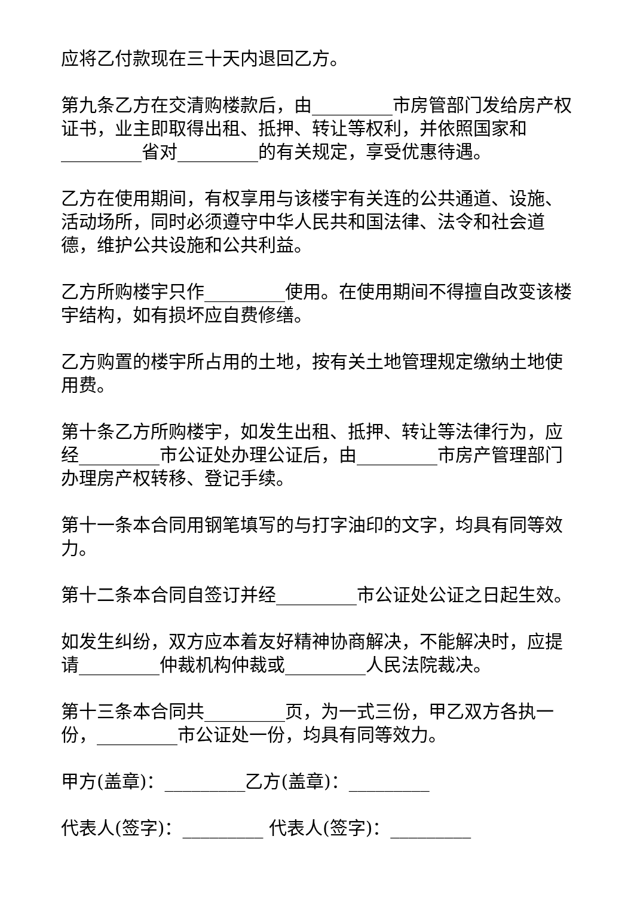应将乙付款现在三十天内退回乙方。
第九条乙方在交清购楼款后，由_________市房管部门发给房产权证书，业主即取得出租、抵押、转让等权利，并依照国家和_________省对_________的有关规定，享受优惠待遇。
乙方在使用期间，有权享用与该楼宇有关连的公共通道、设施、活动场所，同时必须遵守中华人民共和国法律、法令和社会道德，维护公共设施和公共利益。
乙方所购楼宇只作_________使用。在使用期间不得擅自改变该楼宇结构，如有损坏应自费修缮。
乙方购置的楼宇所占用的土地，按有关土地管理规定缴纳土地使用费。
第十条乙方所购楼宇，如发生出租、抵押、转让等法律行为，应经_________市公证处办理公证后，由_________市房产管理部门办理房产权转移、登记手续。
第十一条本合同用钢笔填写的与打字油印的文字，均具有同等效力。
第十二条本合同自签订并经_________市公证处公证之日起生效。
如发生纠纷，双方应本着友好精神协商解决，不能解决时，应提请_________仲裁机构仲裁或_________人民法院裁决。
第十三条本合同共_________页，为一式三份，甲乙双方各执一份，_________市公证处一份，均具有同等效力。
甲方(盖章)：_________乙方(盖章)：_________
代表人(签字)：_________ 代表人(签字)：_________